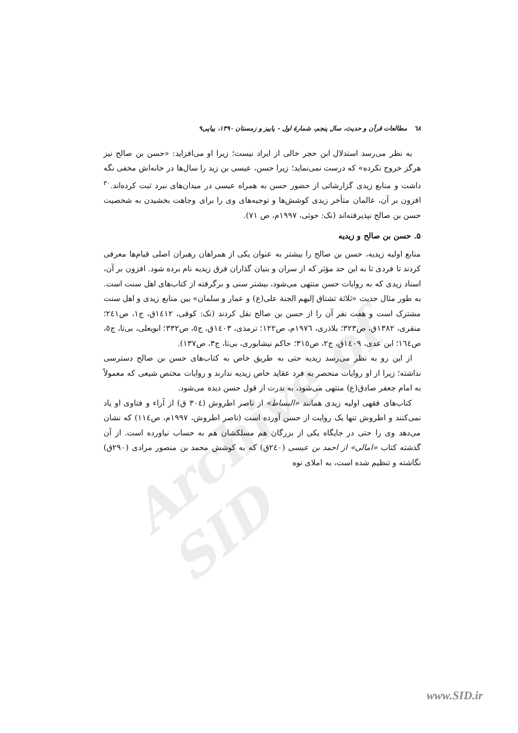Archive of SID
٦٨ مطالعات قرآن و حدیث، سال پنجم، شمارهٔ اول - پاییز و زمستان ۱۳۹۰، پیاپی۹
به نظر می‌رسد استدلال ابن حجر خالی از ایراد نیست؛ زیرا او می‌افزاید: «حسن بن صالح نیز هرگز خروج نکرده» که درست نمی‌نماید؛ زیرا حسن، عیسی بن زید را سال‌ها در خانه‌اش مخفی نگه داشت و منابع زیدی گزارشاتی از حضور حسن به همراه عیسی در میدان‌های نبرد ثبت کرده‌اند.<sup>۳۰</sup> افزون بر آن، عالمان متأخر زیدی کوشش‌ها و توجیه‌های وی را برای وجاهت بخشیدن به شخصیت حسن بن صالح نپذیرفته‌اند (نک: حوثی، ۱۹۹۷م، ص ۷۱).
۵. حسن بن صالح و زیدیه
منابع اولیه زیدیه، حسن بن صالح را بیشتر به عنوان یکی از همراهان رهبران اصلی قیام‌ها معرفی کردند تا فردی تا به این حد مؤثر که از سران و بنیان گذاران فرق زیدیه نام برده شود. افزون بر آن، اسناد زیدی که به روایات حسن منتهی می‌شود، بیشتر سنی و برگرفته از کتاب‌های اهل سنت است. به طور مثال حدیث «ثلاثة تشتاق إلیهم الجنة علی(ع) و عمار و سلمان» بین منابع زیدی و اهل سنت مشترک است و هفت نفر آن را از حسن بن صالح نقل کردند (نک: کوفی، ١٤١٢ق، ج١، ص٢٤١؛ منقری، ١٣٨٢ق، ص٣٢٣؛ بلاذری، ١٩٧٦م، ص١٢٢؛ ترمذی، ١٤٠٣ق، ج٥، ص٣٣٢؛ ابویعلی، بی‌تا، ج٥، ص١٦٤؛ ابن عدی، ١٤٠٩ق، ج٢، ص٣١٥؛ حاکم نیشابوری، بی‌تا، ج٣، ص١٣٧).
از این رو به نظر می‌رسد زیدیه حتی به طریق خاص به کتاب‌های حسن بن صالح دسترسی نداشته؛ زیرا از او روایات منحصر به فرد عقاید خاص زیدیه ندارند و روایات مختص شیعی که معمولاً به امام جعفر صادق(ع) منتهی می‌شود، به ندرت از قول حسن دیده می‌شود.
کتاب‌های فقهی اولیه زیدی همانند «البساط» از ناصر اطروش (٣٠٤ ق) از آراء و فتاوی او یاد نمی‌کنند و اطروش تنها یک روایت از حسن آورده است (ناصر اطروش، ١٩٩٧م، ص١١٤) که نشان می‌دهد وی را حتی در جایگاه یکی از بزرگان هم مسلکشان هم به حساب نیاورده است. از آن گذشته کتاب «امالی» از احمد بن عیسی (٢٤٠ق) که به کوشش محمد بن منصور مرادی (٢٩٠ق) نگاشته و تنظیم شده است، به املای نوه
www.SID.ir